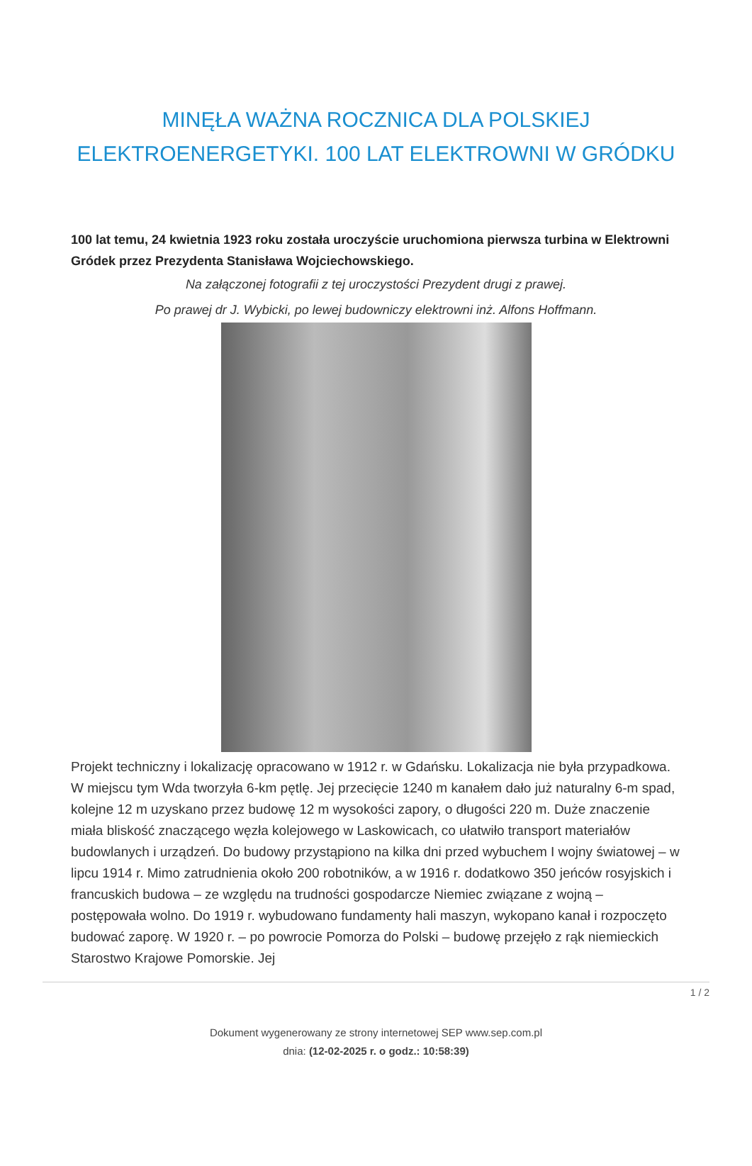MINĘŁA WAŻNA ROCZNICA DLA POLSKIEJ ELEKTROENERGETYKI. 100 LAT ELEKTROWNI W GRÓDKU
100 lat temu, 24 kwietnia 1923 roku została uroczyście uruchomiona pierwsza turbina w Elektrowni Gródek przez Prezydenta Stanisława Wojciechowskiego.
Na załączonej fotografii z tej uroczystości Prezydent drugi z prawej.
Po prawej dr J. Wybicki, po lewej budowniczy elektrowni inż. Alfons Hoffmann.
Projekt techniczny i lokalizację opracowano w 1912 r. w Gdańsku. Lokalizacja nie była przypadkowa. W miejscu tym Wda tworzyła 6-km pętlę. Jej przecięcie 1240 m kanałem dało już naturalny 6-m spad, kolejne 12 m uzyskano przez budowę 12 m wysokości zapory, o długości 220 m. Duże znaczenie miała bliskość znaczącego węzła kolejowego w Laskowicach, co ułatwiło transport materiałów budowlanych i urządzeń. Do budowy przystąpiono na kilka dni przed wybuchem I wojny światowej – w lipcu 1914 r. Mimo zatrudnienia około 200 robotników, a w 1916 r. dodatkowo 350 jeńców rosyjskich i francuskich budowa – ze względu na trudności gospodarcze Niemiec związane z wojną – postępowała wolno. Do 1919 r. wybudowano fundamenty hali maszyn, wykopano kanał i rozpoczęto budować zaporę. W 1920 r. – po powrocie Pomorza do Polski – budowę przejęło z rąk niemieckich Starostwo Krajowe Pomorskie. Jej
1 / 2
Dokument wygenerowany ze strony internetowej SEP www.sep.com.pl
dnia: (12-02-2025 r. o godz.: 10:58:39)